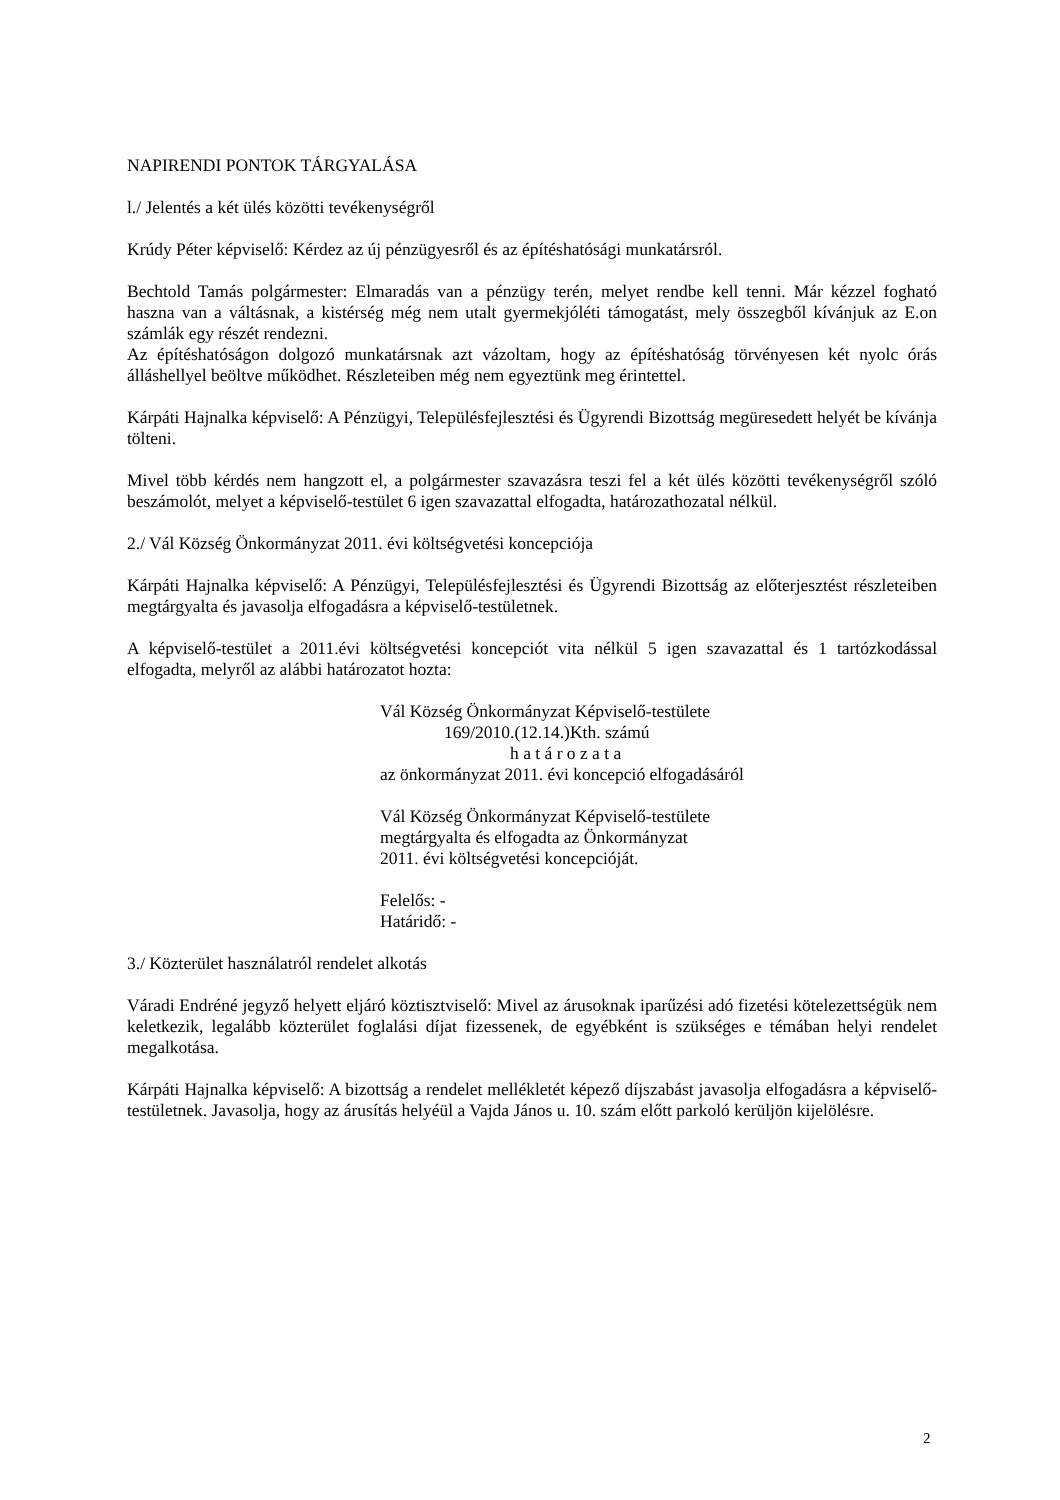NAPIRENDI PONTOK TÁRGYALÁSA
l./ Jelentés a két ülés közötti tevékenységről
Krúdy Péter képviselő: Kérdez az új pénzügyesről és az építéshatósági munkatársról.
Bechtold Tamás polgármester: Elmaradás van a pénzügy terén, melyet rendbe kell tenni. Már kézzel fogható haszna van a váltásnak, a kistérség még nem utalt gyermekjóléti támogatást, mely összegből kívánjuk az E.on számlák egy részét rendezni.
Az építéshatóságon dolgozó munkatársnak azt vázoltam, hogy az építéshatóság törvényesen két nyolc órás álláshellyel beöltve működhet. Részleteiben még nem egyeztünk meg érintettel.
Kárpáti Hajnalka képviselő: A Pénzügyi, Településfejlesztési és Ügyrendi Bizottság megüresedett helyét be kívánja tölteni.
Mivel több kérdés nem hangzott el, a polgármester szavazásra teszi fel a két ülés közötti tevékenységről szóló beszámolót, melyet a képviselő-testület 6 igen szavazattal elfogadta, határozathozatal nélkül.
2./ Vál Község Önkormányzat 2011. évi költségvetési koncepciója
Kárpáti Hajnalka képviselő: A Pénzügyi, Településfejlesztési és Ügyrendi Bizottság az előterjesztést részleteiben megtárgyalta és javasolja elfogadásra a képviselő-testületnek.
A képviselő-testület a 2011.évi költségvetési koncepciót vita nélkül 5 igen szavazattal és 1 tartózkodással elfogadta, melyről az alábbi határozatot hozta:
Vál Község Önkormányzat Képviselő-testülete
169/2010.(12.14.)Kth. számú
h a t á r o z a t a
az önkormányzat 2011. évi koncepció elfogadásáról
Vál Község Önkormányzat Képviselő-testülete
megtárgyalta és elfogadta az Önkormányzat
2011. évi költségvetési koncepcióját.
Felelős: -
Határidő: -
3./ Közterület használatról rendelet alkotás
Váradi Endréné jegyző helyett eljáró köztisztviselő: Mivel az árusoknak iparűzési adó fizetési kötelezettségük nem keletkezik, legalább közterület foglalási díjat fizessenek, de egyébként is szükséges e témában helyi rendelet megalkotása.
Kárpáti Hajnalka képviselő: A bizottság a rendelet mellékletét képező díjszabást javasolja elfogadásra a képviselő-testületnek. Javasolja, hogy az árusítás helyéül a Vajda János u. 10. szám előtt parkoló kerüljön kijelölésre.
2